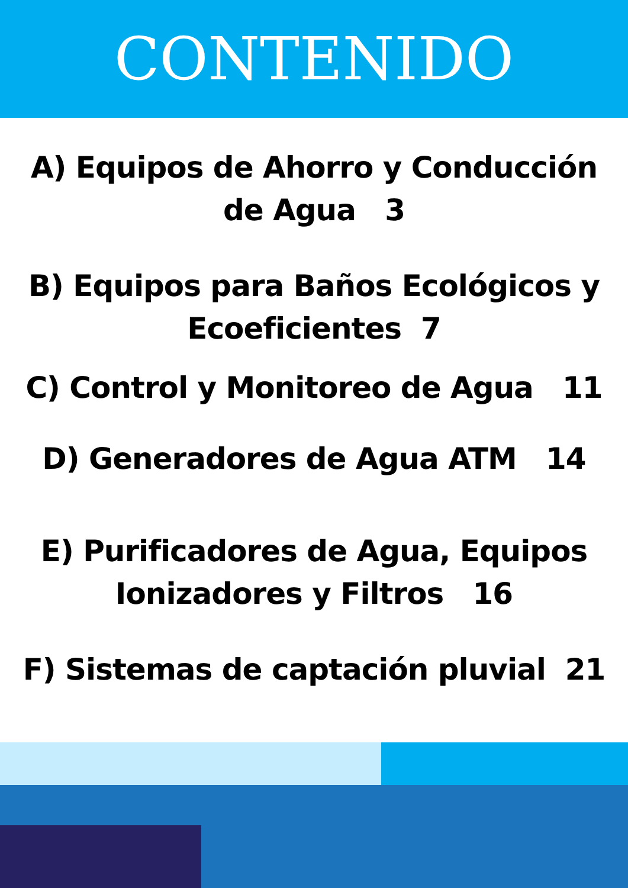CONTENIDO
A) Equipos de Ahorro y Conducción
de Agua 3
B) Equipos para Baños Ecológicos y
Ecoeficientes 7
C) Control y Monitoreo de Agua 11
D) Generadores de Agua ATM 14
E) Purificadores de Agua, Equipos
Ionizadores y Filtros 16
F) Sistemas de captación pluvial 21